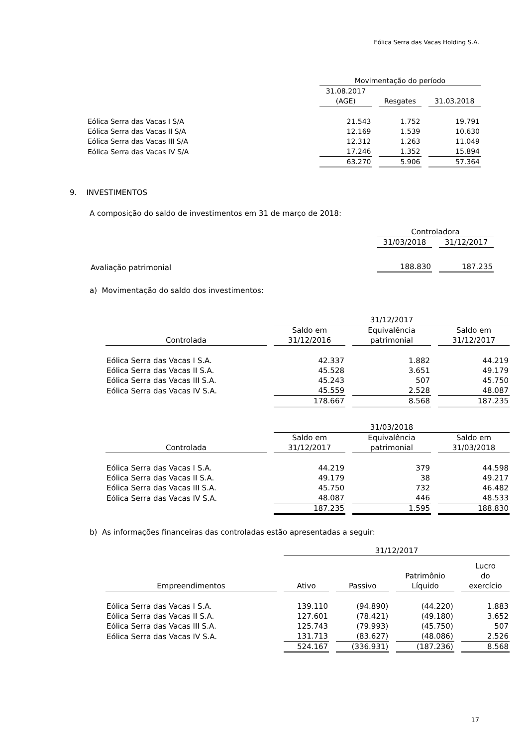Eólica Serra das Vacas Holding S.A.
| | Movimentação do período | | |
| | 31.08.2017 (AGE) | Resgates | 31.03.2018 |
| Eólica Serra das Vacas I S/A | 21.543 | 1.752 | 19.791 |
| Eólica Serra das Vacas II S/A | 12.169 | 1.539 | 10.630 |
| Eólica Serra das Vacas III S/A | 12.312 | 1.263 | 11.049 |
| Eólica Serra das Vacas IV S/A | 17.246 | 1.352 | 15.894 |
| | 63.270 | 5.906 | 57.364 |
9. INVESTIMENTOS
A composição do saldo de investimentos em 31 de março de 2018:
| | Controladora | |
| | 31/03/2018 | 31/12/2017 |
| Avaliação patrimonial | 188.830 | 187.235 |
a) Movimentação do saldo dos investimentos:
| | 31/12/2017 | | |
| Controlada | Saldo em 31/12/2016 | Equivalência patrimonial | Saldo em 31/12/2017 |
| Eólica Serra das Vacas I S.A. | 42.337 | 1.882 | 44.219 |
| Eólica Serra das Vacas II S.A. | 45.528 | 3.651 | 49.179 |
| Eólica Serra das Vacas III S.A. | 45.243 | 507 | 45.750 |
| Eólica Serra das Vacas IV S.A. | 45.559 | 2.528 | 48.087 |
| | 178.667 | 8.568 | 187.235 |
| | 31/03/2018 | | |
| Controlada | Saldo em 31/12/2017 | Equivalência patrimonial | Saldo em 31/03/2018 |
| Eólica Serra das Vacas I S.A. | 44.219 | 379 | 44.598 |
| Eólica Serra das Vacas II S.A. | 49.179 | 38 | 49.217 |
| Eólica Serra das Vacas III S.A. | 45.750 | 732 | 46.482 |
| Eólica Serra das Vacas IV S.A. | 48.087 | 446 | 48.533 |
| | 187.235 | 1.595 | 188.830 |
b) As informações financeiras das controladas estão apresentadas a seguir:
| | 31/12/2017 | | | |
| Empreendimentos | Ativo | Passivo | Patrimônio Líquido | Lucro do exercício |
| Eólica Serra das Vacas I S.A. | 139.110 | (94.890) | (44.220) | 1.883 |
| Eólica Serra das Vacas II S.A. | 127.601 | (78.421) | (49.180) | 3.652 |
| Eólica Serra das Vacas III S.A. | 125.743 | (79.993) | (45.750) | 507 |
| Eólica Serra das Vacas IV S.A. | 131.713 | (83.627) | (48.086) | 2.526 |
| | 524.167 | (336.931) | (187.236) | 8.568 |
17